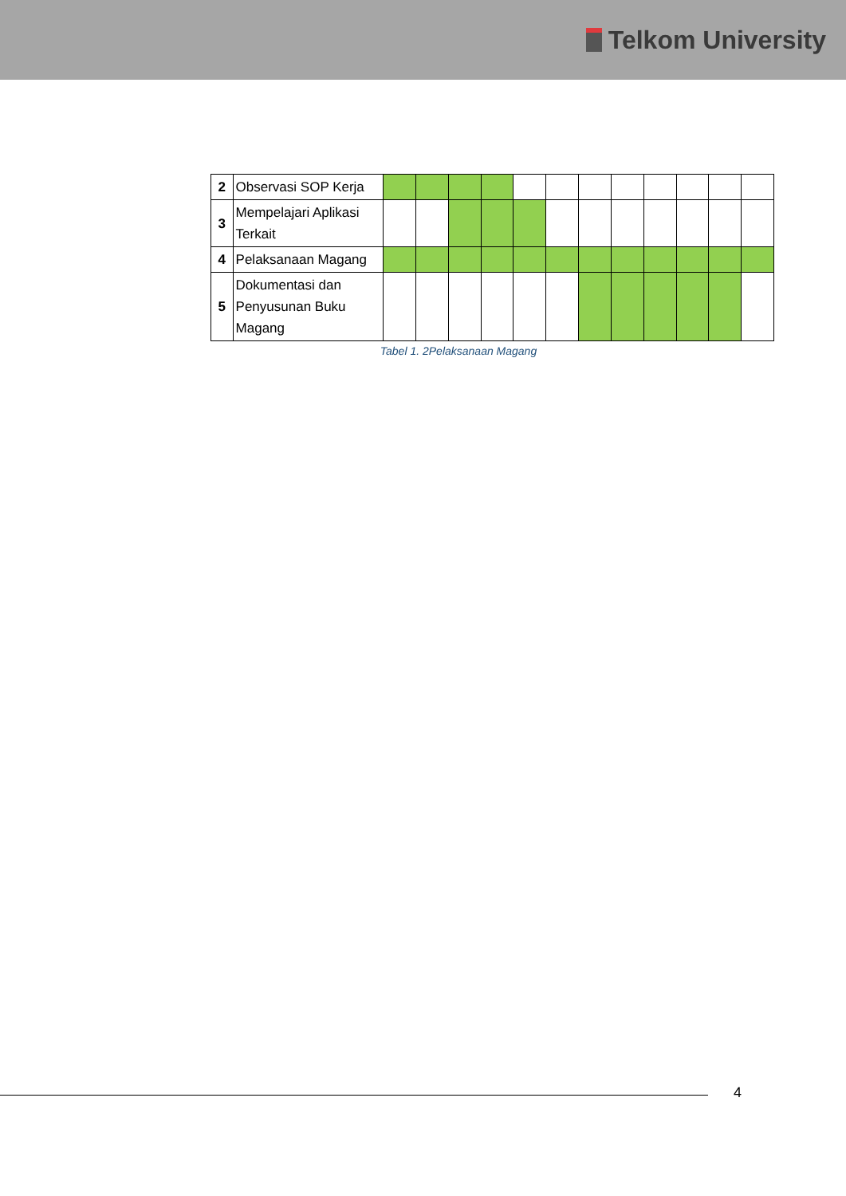Telkom University
| 2 | Observasi SOP Kerja | | | | | | | | | | | | |
| 3 | Mempelajari Aplikasi Terkait | | | | | | | | | | | | |
| 4 | Pelaksanaan Magang | | | | | | | | | | | | |
| 5 | Dokumentasi dan Penyusunan Buku Magang | | | | | | | | | | | | |
Tabel 1. 2Pelaksanaan Magang
4